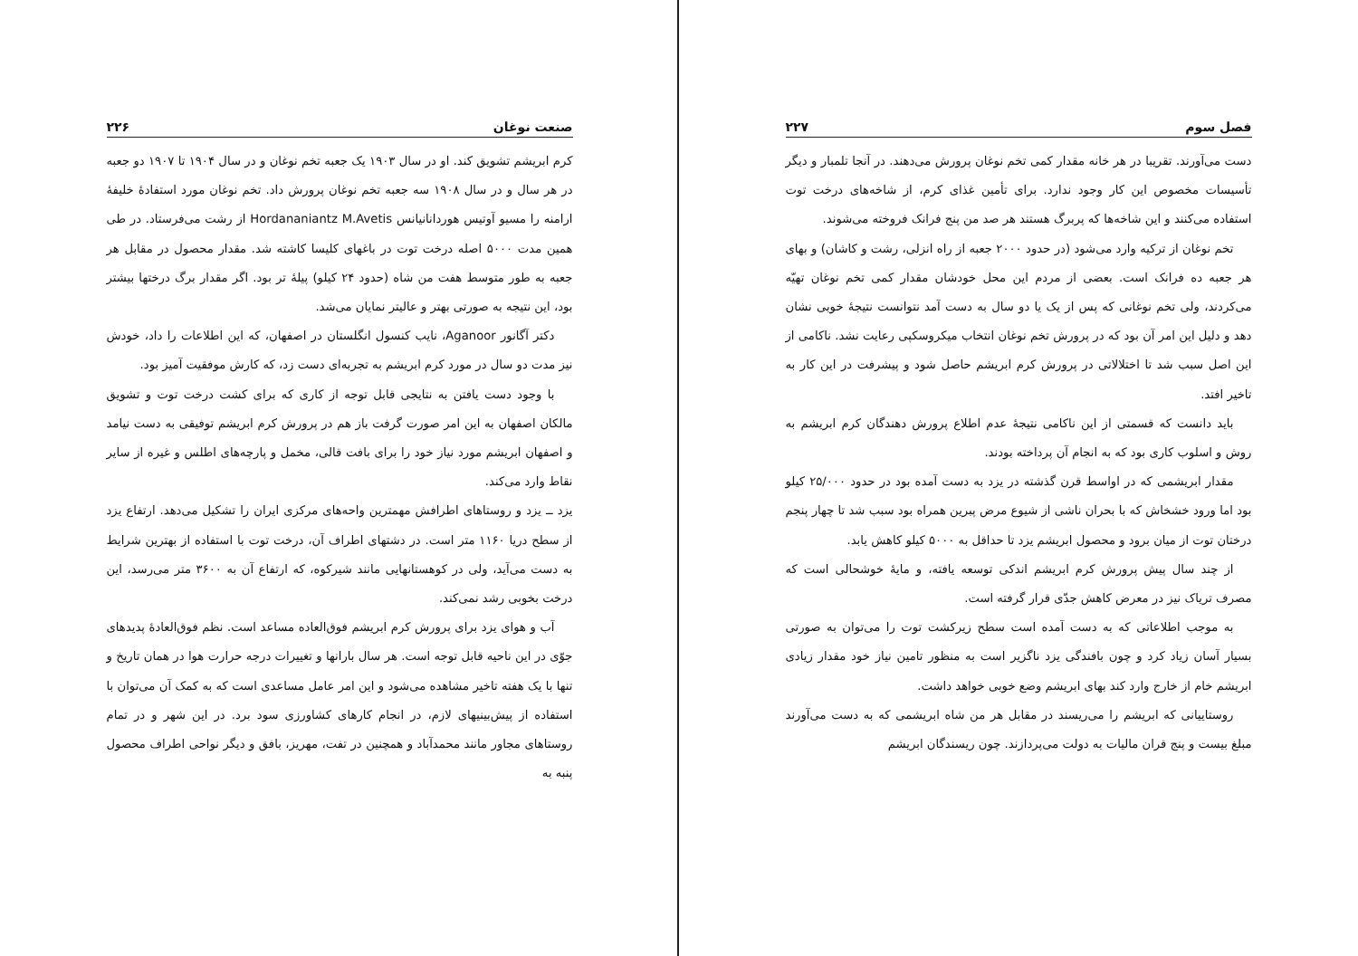صنعت نوغان ۲۲۶
کرم ابریشم تشویق کند. او در سال ۱۹۰۳ یک جعبه تخم نوغان و در سال ۱۹۰۴ تا ۱۹۰۷ دو جعبه در هر سال و در سال ۱۹۰۸ سه جعبه تخم نوغان پرورش داد. تخم نوغان مورد استفادهٔ خلیفهٔ ارامنه را مسیو آوتیس هوردانانیانس Hordananiantz M.Avetis از رشت می‌فرستاد. در طی همین مدت ۵۰۰۰ اصله درخت توت در باغهای کلیسا کاشته شد. مقدار محصول در مقابل هر جعبه به طور متوسط هفت من شاه (حدود ۲۴ کیلو) پیلهٔ تر بود. اگر مقدار برگ درختها بیشتر بود، این نتیجه به صورتی بهتر و عالیتر نمایان می‌شد.
دکتر آگانور Aganoor، نایب کنسول انگلستان در اصفهان، که این اطلاعات را داد، خودش نیز مدت دو سال در مورد کرم ابریشم به تجربه‌ای دست زد، که کارش موفقیت آمیز بود.
با وجود دست یافتن به نتایجی قابل توجه از کاری که برای کشت درخت توت و تشویق مالکان اصفهان به این امر صورت گرفت باز هم در پرورش کرم ابریشم توفیقی به دست نیامد و اصفهان ابریشم مورد نیاز خود را برای بافت قالی، مخمل و پارچه‌های اطلس و غیره از سایر نقاط وارد می‌کند.
یزد ــ یزد و روستاهای اطرافش مهمترین واحه‌های مرکزی ایران را تشکیل می‌دهد. ارتفاع یزد از سطح دریا ۱۱۶۰ متر است. در دشتهای اطراف آن، درخت توت با استفاده از بهترین شرایط به دست می‌آید، ولی در کوهستانهایی مانند شیرکوه، که ارتفاع آن به ۳۶۰۰ متر می‌رسد، این درخت بخوبی رشد نمی‌کند.
آب و هوای یزد برای پرورش کرم ابریشم فوق‌العاده مساعد است. نظم فوق‌العادهٔ پدیدهای جوّی در این ناحیه قابل توجه است. هر سال بارانها و تغییرات درجه حرارت هوا در همان تاریخ و تنها با یک هفته تاخیر مشاهده می‌شود و این امر عامل مساعدی است که به کمک آن می‌توان با استفاده از پیش‌بینیهای لازم، در انجام کارهای کشاورزی سود برد. در این شهر و در تمام روستاهای مجاور مانند محمدآباد و همچنین در تفت، مهریز، بافق و دیگر نواحی اطراف محصول پنبه به
فصل سوم ۲۲۷
دست می‌آورند. تقریبا در هر خانه مقدار کمی تخم نوغان پرورش می‌دهند. در آنجا تلمبار و دیگر تأسیسات مخصوص این کار وجود ندارد. برای تأمین غذای کرم، از شاخه‌های درخت توت استفاده می‌کنند و این شاخه‌ها که پربرگ هستند هر صد من پنج فرانک فروخته می‌شوند.
تخم نوغان از ترکیه وارد می‌شود (در حدود ۲۰۰۰ جعبه از راه انزلی، رشت و کاشان) و بهای هر جعبه ده فرانک است. بعضی از مردم این محل خودشان مقدار کمی تخم نوغان تهیّه می‌کردند، ولی تخم نوغانی که پس از یک یا دو سال به دست آمد نتوانست نتیجهٔ خوبی نشان دهد و دلیل این امر آن بود که در پرورش تخم نوغان انتخاب میکروسکپی رعایت نشد. ناکامی از این اصل سبب شد تا اختلالاتی در پرورش کرم ابریشم حاصل شود و پیشرفت در این کار به تاخیر افتد.
باید دانست که قسمتی از این ناکامی نتیجهٔ عدم اطلاع پرورش دهندگان کرم ابریشم به روش و اسلوب کاری بود که به انجام آن پرداخته بودند.
مقدار ابریشمی که در اواسط قرن گذشته در یزد به دست آمده بود در حدود ۲۵/۰۰۰ کیلو بود اما ورود خشخاش که با بحران ناشی از شیوع مرض پبرین همراه بود سبب شد تا چهار پنجم درختان توت از میان برود و محصول ابریشم یزد تا حداقل به ۵۰۰۰ کیلو کاهش یابد.
از چند سال پیش پرورش کرم ابریشم اندکی توسعه یافته، و مایهٔ خوشحالی است که مصرف تریاک نیز در معرض کاهش جدّی قرار گرفته است.
به موجب اطلاعاتی که به دست آمده است سطح زیرکشت توت را می‌توان به صورتی بسیار آسان زیاد کرد و چون بافندگی یزد ناگزیر است به منظور تامین نیاز خود مقدار زیادی ابریشم خام از خارج وارد کند بهای ابریشم وضع خوبی خواهد داشت.
روستاییانی که ابریشم را می‌ریسند در مقابل هر من شاه ابریشمی که به دست می‌آورند مبلغ بیست و پنج قران مالیات به دولت می‌پردازند. چون ریسندگان ابریشم